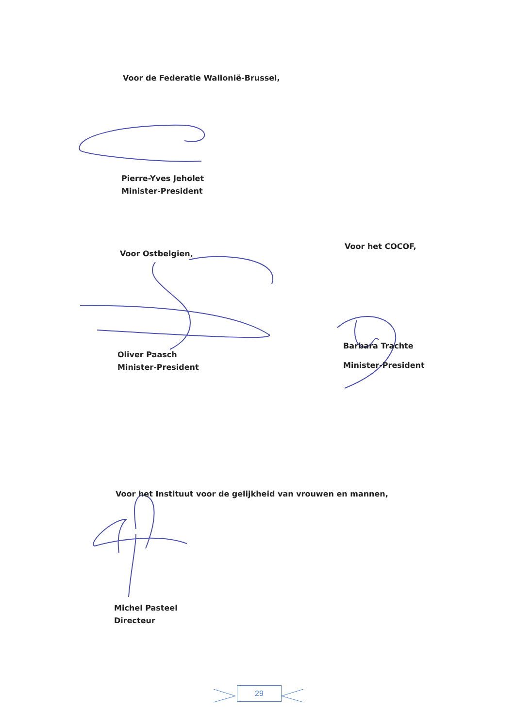Voor de Federatie Wallonië-Brussel,
Pierre-Yves Jeholet
Minister-President
Voor Ostbelgien,
Voor het COCOF,
Oliver Paasch
Minister-President
Barbara Trachte
Minister-President
Voor het Instituut voor de gelijkheid van vrouwen en mannen,
Michel Pasteel
Directeur
29